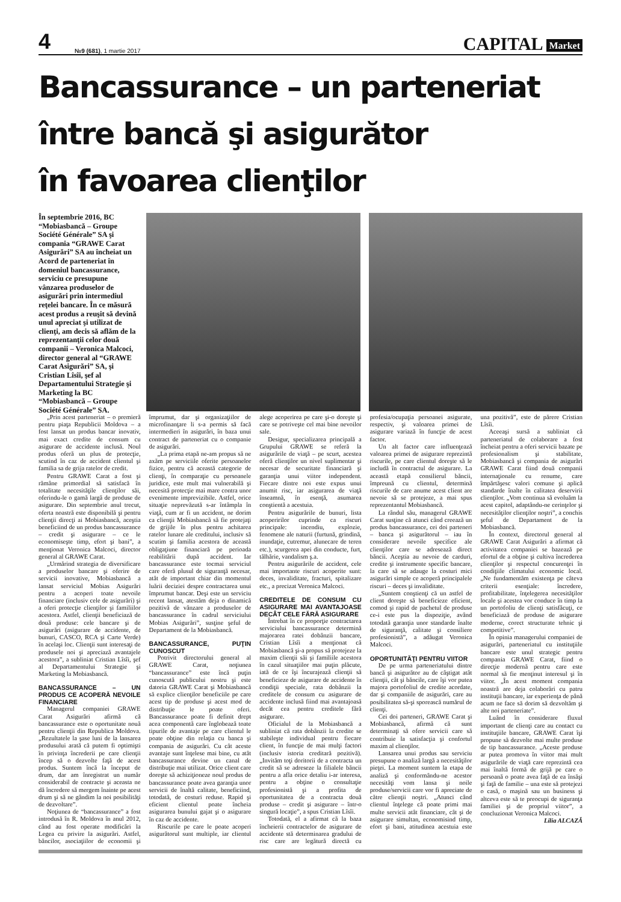4
№9 (681), 1 martie 2017
CAPITAL Market
Bancassurance – un parteneriat
între bancă şi asigurător
în favoarea clienţilor
În septembrie 2016, BC “Mobiasbancă – Groupe Société Générale” SA şi compania “GRAWE Carat Asigurări” SA au încheiat un Acord de parteneriat în domeniul bancassurance, serviciu ce presupune vânzarea produselor de asigurări prin intermediul reţelei bancare. În ce măsură acest produs a reuşit să devină unul apreciat şi utilizat de clienţi, am decis să aflăm de la reprezentanţii celor două companii – Veronica Malcoci, director general al “GRAWE Carat Asigurări” SA, şi Cristian Lîsîi, şef al Departamentului Strategie şi Marketing la BC “Mobiasbancă – Groupe Société Générale” SA.
„Prin acest parteneriat – o premieră pentru piaţa Republicii Moldova – a fost lansat un produs bancar inovativ, mai exact credite de consum cu asigurare de accidente inclusă. Noul produs oferă un plus de protecţie, scutind în caz de accident clientul şi familia sa de grija ratelor de credit.
Pentru GRAWE Carat a fost şi rămâne primordial să satisfacă în totalitate necesităţile clienţilor săi, oferindu-le o gamă largă de produse de asigurare. Din septembrie anul trecut, oferta noastră este disponibilă şi pentru clienţii direcţi ai Mobiasbancă, aceştia beneficiind de un produs bancassurance – credit şi asigurare – ce le economiseşte timp, efort şi bani”, a menţionat Veronica Malcoci, director general al GRAWE Carat.
„Urmărind strategia de diversificare a produselor bancare şi oferire de servicii inovative, Mobiasbancă a lansat serviciul Mobias Asigurări pentru a acoperi toate nevoile financiare (inclusiv cele de asigurări) şi a oferi protecţie clienţilor şi familiilor acestora. Astfel, clienţii beneficiază de două produse: cele bancare şi de asigurări (asigurare de accidente, de bunuri, CASCO, RCA şi Carte Verde) în acelaşi loc. Clienţii sunt interesaţi de produsele noi şi apreciază avantajele acestora”, a subliniat Cristian Lîsîi, şef al Departamentului Strategie şi Marketing la Mobiasbancă.
BANCASSURANCE – UN PRODUS CE ACOPERĂ NEVOILE FINANCIARE
Managerul companiei GRAWE Carat Asigurări afirmă că bancassurance este o oportunitate nouă pentru clienţii din Republica Moldova. „Rezultatele la şase luni de la lansarea produsului arată că putem fi optimişti în privinţa încrederii pe care clienţii încep să o dezvolte faţă de acest produs. Suntem încă la început de drum, dar am înregistrat un număr considerabil de contracte şi aceasta ne dă încredere să mergem înainte pe acest drum şi să ne gândim la noi posibilităţi de dezvoltare”.
Noţiunea de “bancassurance” a fost introdusă în R. Moldova în anul 2012, când au fost operate modificări la Legea cu privire la asigurări. Astfel, băncilor, asociaţiilor de economii şi împrumut, dar şi organizaţiilor de microfinanţare li s-a permis să facă intermedieri în asigurări, în baza unui contract de parteneriat cu o companie de asigurări.
„La prima etapă ne-am propus să ne axăm pe serviciile oferite persoanelor fizice, pentru că această categorie de clienţi, în comparaţie cu persoanele juridice, este mult mai vulnerabilă şi necesită protecţie mai mare contra unor evenimente imprevizibile. Astfel, orice situaţie neprevăzută s-ar întâmpla în viaţă, cum ar fi un accident, ne dorim ca clienţii Mobiasbancă să fie protejaţi de grijile în plus pentru achitarea ratelor lunare ale creditului, inclusiv să scutim şi familia acestora de această obligaţiune financiară pe perioada reabilitării după accident. Iar bancassurance este tocmai serviciul care oferă plusul de siguranţă necesar, atât de important chiar din momentul luării deciziei despre contractarea unui împrumut bancar. Deşi este un serviciu recent lansat, atestăm deja o dinamică pozitivă de vânzare a produselor de bancassurance în cadrul serviciului Mobias Asigurări”, susţine şeful de Departament de la Mobiasbancă.
BANCASSURANCE, PUŢIN CUNOSCUT
Potrivit directorului general al GRAWE Carat, noţiunea “bancassurance” este încă puţin cunoscută publicului nostru şi este datoria GRAWE Carat şi Mobiasbancă să explice clienţilor beneficiile pe care acest tip de produse şi acest mod de distribuţie le poate oferi. Bancassurance poate fi definit drept acea componentă care înglobează toate tipurile de avantaje pe care clientul le poate obţine din relaţia cu banca şi compania de asigurări. Cu cât aceste avantaje sunt înţelese mai bine, cu atât bancassurance devine un canal de distribuţie mai utilizat. Orice client care doreşte să achiziţioneze noul produs de bancassurance poate avea garanţia unor servicii de înaltă calitate, beneficiind, totodată, de costuri reduse. Rapid şi eficient clientul poate încheia asigurarea bunului gajat şi o asigurare în caz de accidente.
Riscurile pe care le poate acoperi asigurătorul sunt multiple, iar clientul alege acoperirea pe care şi-o doreşte şi care se potriveşte cel mai bine nevoilor sale.
Desigur, specializarea principală a Grupului GRAWE se referă la asigurările de viaţă – pe scurt, acestea oferă clienţilor un nivel suplimentar şi necesar de securitate financiară şi garanţia unui viitor independent. Fiecare dintre noi este expus unui anumit risc, iar asigurarea de viaţă înseamnă, în esenţă, asumarea conştientă a acestuia.
Pentru asigurările de bunuri, lista acoperirilor cuprinde ca riscuri principale: incendiu, explozie, fenomene ale naturii (furtună, grindină, inundaţie, cutremur, alunecare de teren etc.), scurgerea apei din conducte, furt, tâlhărie, vandalism ş.a.
Pentru asigurările de accident, cele mai importante riscuri acoperite sunt: deces, invaliditate, fracturi, spitalizare etc., a precizat Veronica Malcoci.
CREDITELE DE CONSUM CU ASIGURARE MAI AVANTAJOASE DECÂT CELE FĂRĂ ASIGURARE
Întrebat în ce proporţie contractarea serviciului bancassurance determină majorarea ratei dobânzii bancare, Cristian Lîsîi a menţionat că Mobiasbancă şi-a propus să protejeze la maxim clienţii săi şi familiile acestora în cazul situaţiilor mai puţin plăcute, iată de ce îşi încurajează clienţii să beneficieze de asigurare de accidente în condiţii speciale, rata dobânzii la creditele de consum cu asigurare de accidente inclusă fiind mai avantajoasă decât cea pentru creditele fără asigurare.
Oficialul de la Mobiasbancă a subliniat că rata dobânzii la credite se stabileşte individual pentru fiecare client, în funcţie de mai mulţi factori (inclusiv istoria creditară pozitivă). „Invităm toţi doritorii de a contracta un credit să se adreseze la filialele băncii pentru a afla orice detaliu i-ar interesa, pentru a obţine o consultaţie profesionistă şi a profita de oportunitatea de a contracta două produse – credit şi asigurare – într-o singură locaţie”, a spus Cristian Lîsîi.
Totodată, el a afirmat că la baza încheierii contractelor de asigurare de accidente stă determinarea gradului de risc care are legătură directă cu profesia/ocupaţia persoanei asigurate, respectiv, şi valoarea primei de asigurare variază în funcţie de acest factor.
Un alt factor care influenţează valoarea primei de asigurare reprezintă riscurile, pe care clientul doreşte să le includă în contractul de asigurare. La această etapă consilierul băncii, împreună cu clientul, determină riscurile de care anume acest client are nevoie să se protejeze, a mai spus reprezentantul Mobiasbancă.
La rândul său, managerul GRAWE Carat susţine că atunci când creează un produs bancassurance, cei doi parteneri – banca şi asigurătorul – iau în considerare nevoile specifice ale clienţilor care se adresează direct băncii. Aceştia au nevoie de carduri, credite şi instrumente specific bancare, la care să se adauge la costuri mici asigurări simple ce acoperă principalele riscuri – deces şi invaliditate.
„Suntem conştienţi că un astfel de client doreşte să beneficieze eficient, comod şi rapid de pachetul de produse ce-i este pus la dispoziţie, având totodată garanţia unor standarde înalte de siguranţă, calitate şi consiliere profesionistă”, a adăugat Veronica Malcoci.
OPORTUNITĂŢI PENTRU VIITOR
De pe urma parteneriatului dintre bancă şi asigurător au de câştigat atât clienţii, cât şi băncile, care îşi vor putea majora portofoliul de credite acordate, dar şi companiile de asigurări, care au posibilitatea să-şi sporească numărul de clienţi.
Cei doi parteneri, GRAWE Carat şi Mobiasbancă, afirmă că sunt determinaţi să ofere servicii care să contribuie la satisfacţia şi confortul maxim al clienţilor.
Lansarea unui produs sau serviciu presupune o analiză largă a necesităţilor pieţei. La moment suntem la etapa de analiză şi conformându-ne acestor necesităţi vom lansa şi noile produse/servicii care vor fi apreciate de către clienţii noştri. „Atunci când clientul înţelege că poate primi mai multe servicii atât financiare, cât şi de asigurare simultan, economisind timp, efort şi bani, atitudinea acestuia este una pozitivă”, este de părere Cristian Lîsîi.
Aceeaşi sursă a subliniat că parteneriatul de colaborare a fost încheiat pentru a oferi servicii bazate pe profesionalism şi stabilitate, Mobiasbancă şi compania de asigurări GRAWE Carat fiind două companii internaţionale cu renume, care împărtăşesc valori comune şi aplică standarde înalte în calitatea deservirii clienţilor. „Vom continua să evoluăm la acest capitol, adaptându-ne cerinţelor şi necesităţilor clienţilor noştri”, a conchis şeful de Departament de la Mobiasbancă.
În context, directorul general al GRAWE Carat Asigurări a afirmat că activitatea companiei se bazează pe efortul de a obţine şi cultiva încrederea clienţilor şi respectul concurenţei în condiţiile climatului economic local. „Ne fundamentăm existenţa pe câteva criterii esenţiale: încredere, profitabilitate, înţelegerea necesităţilor locale şi acestea vor conduce în timp la un portofoliu de clienţi satisfăcuţi, ce beneficiază de produse de asigurare moderne, corect structurate tehnic şi competitive”.
În opinia managerului companiei de asigurări, parteneriatul cu instituţiile bancare este unul strategic pentru compania GRAWE Carat, fiind o direcţie modernă pentru care este normal să fie menţinut interesul şi în viitor. „În acest moment compania noastră are deja colaborări cu patru instituţii bancare, iar experienţa de până acum ne face să dorim să dezvoltăm şi alte noi parteneriate”.
Luând în considerare fluxul important de clienţi care au contact cu instituţiile bancare, GRAWE Carat îşi propune să dezvolte mai multe produse de tip bancassurance. „Aceste produse ar putea promova în viitor mai mult asigurările de viaţă care reprezintă cea mai înaltă formă de grijă pe care o persoană o poate avea faţă de ea însăşi şi faţă de familie – una este să protejezi o casă, o maşină sau un business şi altceva este să te preocupi de siguranţa familiei şi de propriul viitor”, a concluzionat Veronica Malcoci.
Lilia ALCAZĂ